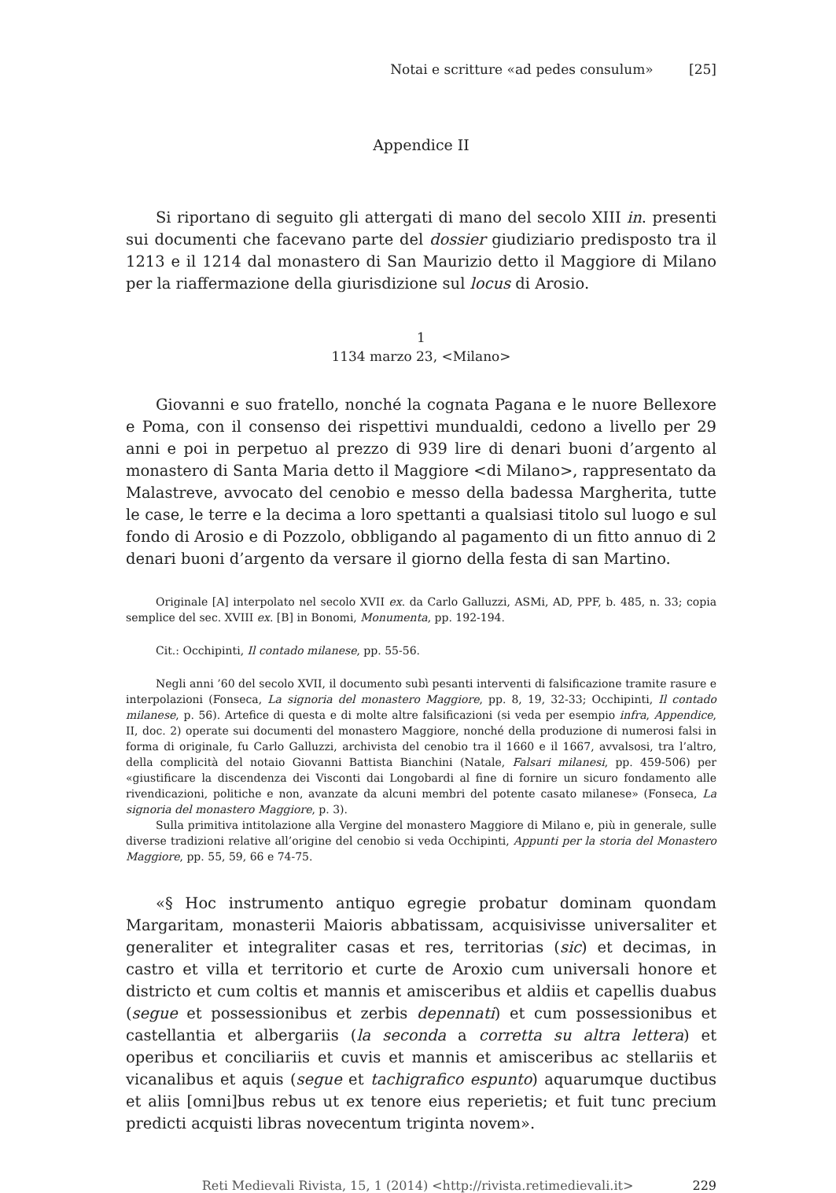Notai e scritture «ad pedes consulum» [25]
Appendice II
Si riportano di seguito gli attergati di mano del secolo XIII in. presenti sui documenti che facevano parte del dossier giudiziario predisposto tra il 1213 e il 1214 dal monastero di San Maurizio detto il Maggiore di Milano per la riaffermazione della giurisdizione sul locus di Arosio.
1
1134 marzo 23, <Milano>
Giovanni e suo fratello, nonché la cognata Pagana e le nuore Bellexore e Poma, con il consenso dei rispettivi mundualdi, cedono a livello per 29 anni e poi in perpetuo al prezzo di 939 lire di denari buoni d’argento al monastero di Santa Maria detto il Maggiore <di Milano>, rappresentato da Malastreve, avvocato del cenobio e messo della badessa Margherita, tutte le case, le terre e la decima a loro spettanti a qualsiasi titolo sul luogo e sul fondo di Arosio e di Pozzolo, obbligando al pagamento di un fitto annuo di 2 denari buoni d’argento da versare il giorno della festa di san Martino.
Originale [A] interpolato nel secolo XVII ex. da Carlo Galluzzi, ASMi, AD, PPF, b. 485, n. 33; copia semplice del sec. XVIII ex. [B] in Bonomi, Monumenta, pp. 192-194.
Cit.: Occhipinti, Il contado milanese, pp. 55-56.
Negli anni ’60 del secolo XVII, il documento subì pesanti interventi di falsificazione tramite rasure e interpolazioni (Fonseca, La signoria del monastero Maggiore, pp. 8, 19, 32-33; Occhipinti, Il contado milanese, p. 56). Artefice di questa e di molte altre falsificazioni (si veda per esempio infra, Appendice, II, doc. 2) operate sui documenti del monastero Maggiore, nonché della produzione di numerosi falsi in forma di originale, fu Carlo Galluzzi, archivista del cenobio tra il 1660 e il 1667, avvalsosi, tra l’altro, della complicità del notaio Giovanni Battista Bianchini (Natale, Falsari milanesi, pp. 459-506) per «giustificare la discendenza dei Visconti dai Longobardi al fine di fornire un sicuro fondamento alle rivendicazioni, politiche e non, avanzate da alcuni membri del potente casato milanese» (Fonseca, La signoria del monastero Maggiore, p. 3).
Sulla primitiva intitolazione alla Vergine del monastero Maggiore di Milano e, più in generale, sulle diverse tradizioni relative all’origine del cenobio si veda Occhipinti, Appunti per la storia del Monastero Maggiore, pp. 55, 59, 66 e 74-75.
«§ Hoc instrumento antiquo egregie probatur dominam quondam Margaritam, monasterii Maioris abbatissam, acquisivisse universaliter et generaliter et integraliter casas et res, territorias (sic) et decimas, in castro et villa et territorio et curte de Aroxio cum universali honore et districto et cum coltis et mannis et amisceribus et aldiis et capellis duabus (segue et possessionibus et zerbis depennati) et cum possessionibus et castellantia et albergariis (la seconda a corretta su altra lettera) et operibus et conciliariis et cuvis et mannis et amisceribus ac stellariis et vicanalibus et aquis (segue et tachigrafico espunto) aquarumque ductibus et aliis [omni]bus rebus ut ex tenore eius reperietis; et fuit tunc precium predicti acquisti libras novecentum triginta novem».
Reti Medievali Rivista, 15, 1 (2014) <http://rivista.retimedievali.it> 229